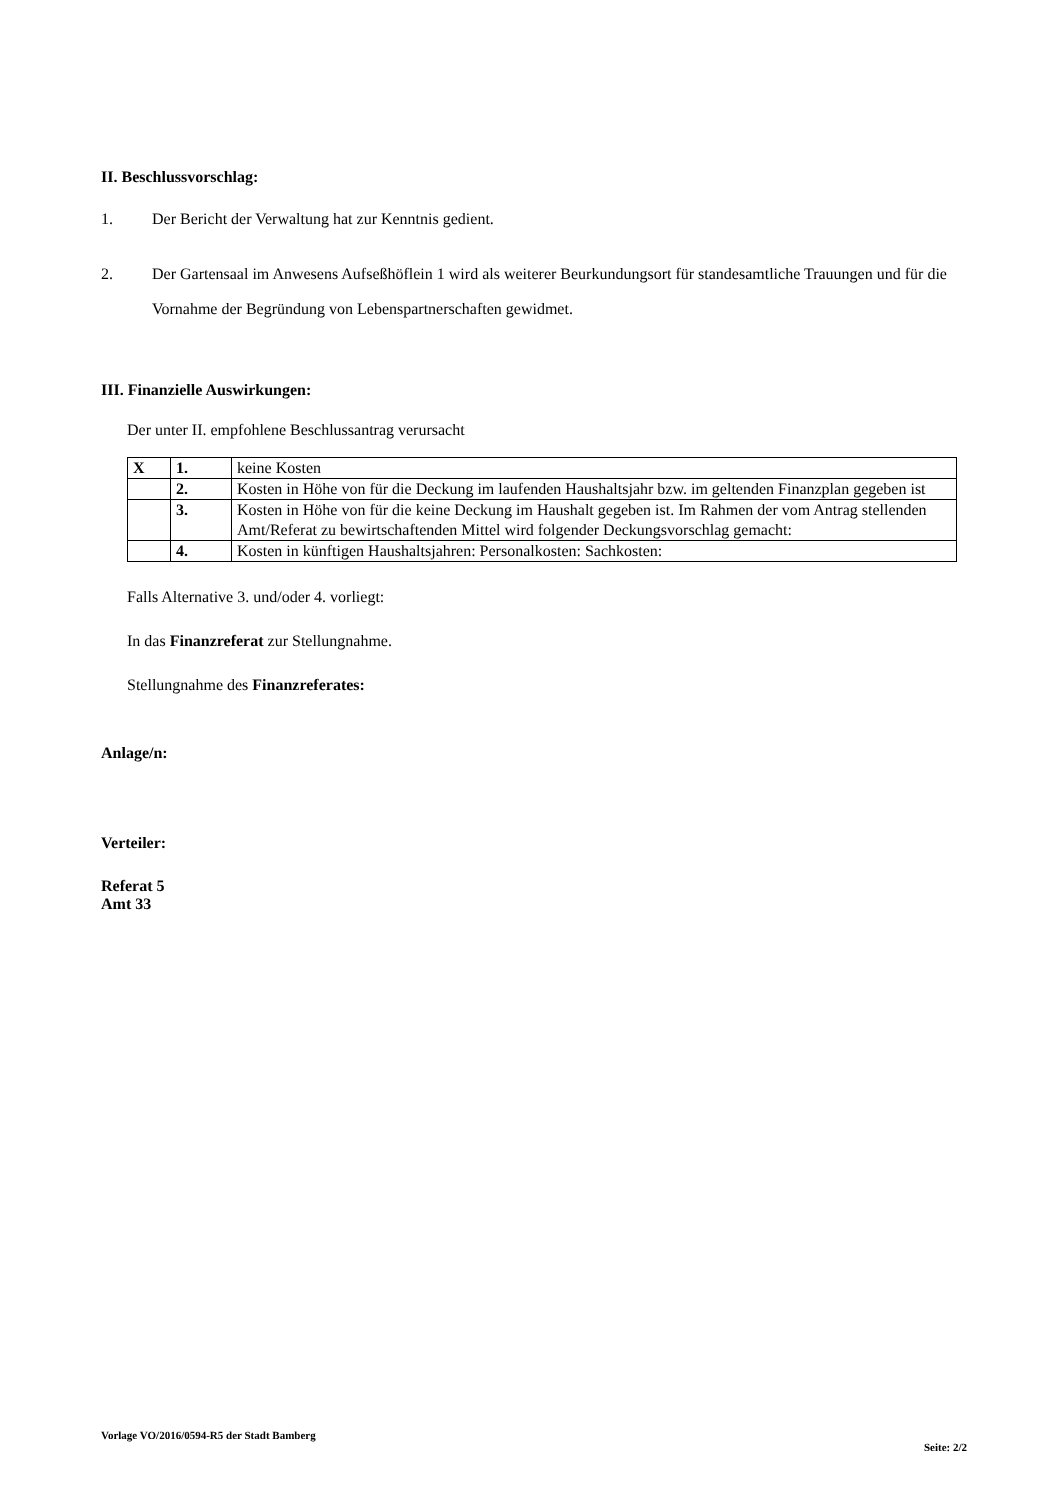II. Beschlussvorschlag:
1. Der Bericht der Verwaltung hat zur Kenntnis gedient.
2. Der Gartensaal im Anwesens Aufseßhöflein 1 wird als weiterer Beurkundungsort für standesamtliche Trauungen und für die Vornahme der Begründung von Lebenspartnerschaften gewidmet.
III. Finanzielle Auswirkungen:
Der unter II. empfohlene Beschlussantrag verursacht
| X | 1. | keine Kosten |
| | 2. | Kosten in Höhe von für die Deckung im laufenden Haushaltsjahr bzw. im geltenden Finanzplan gegeben ist |
| | 3. | Kosten in Höhe von für die keine Deckung im Haushalt gegeben ist. Im Rahmen der vom Antrag stellenden Amt/Referat zu bewirtschaftenden Mittel wird folgender Deckungsvorschlag gemacht: |
| | 4. | Kosten in künftigen Haushaltsjahren: Personalkosten: Sachkosten: |
Falls Alternative 3. und/oder 4. vorliegt:
In das Finanzreferat zur Stellungnahme.
Stellungnahme des Finanzreferates:
Anlage/n:
Verteiler:
Referat 5
Amt 33
Vorlage VO/2016/0594-R5 der Stadt Bamberg Seite: 2/2